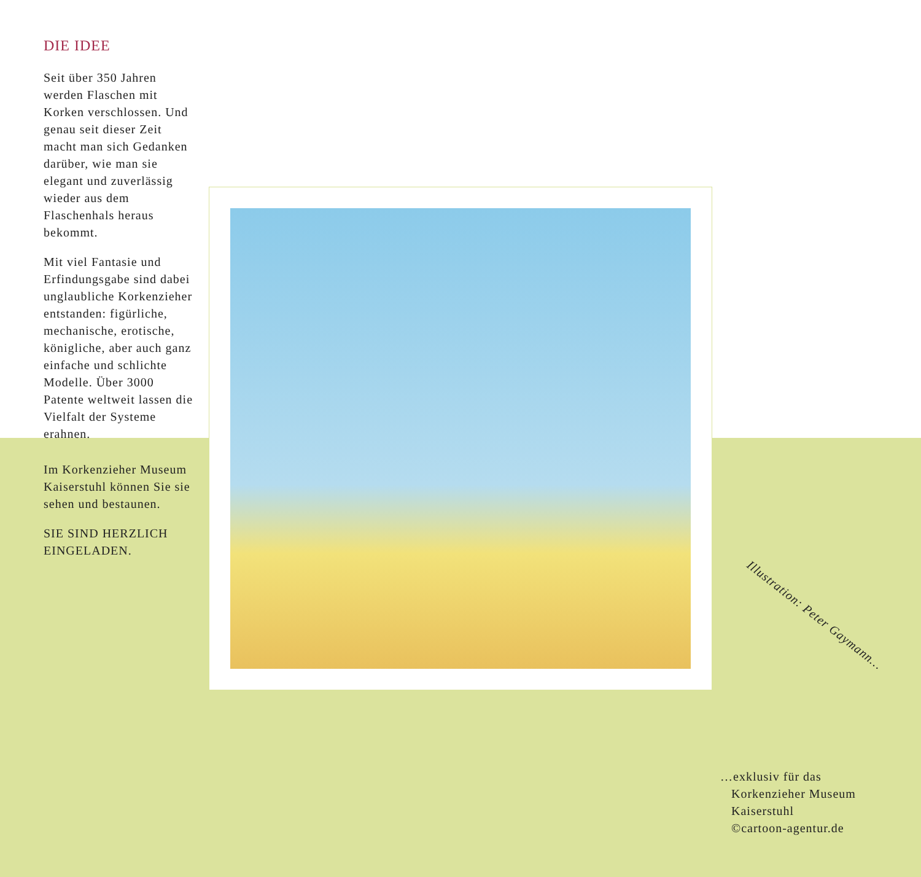DIE IDEE
Seit über 350 Jahren werden Flaschen mit Korken verschlossen. Und genau seit dieser Zeit macht man sich Gedanken darüber, wie man sie elegant und zuverlässig wieder aus dem Flaschenhals heraus bekommt.
Mit viel Fantasie und Erfindungsgabe sind dabei unglaubliche Korkenzieher entstanden: figürliche, mechanische, erotische, königliche, aber auch ganz einfache und schlichte Modelle. Über 3000 Patente weltweit lassen die Vielfalt der Systeme erahnen.
Im Korkenzieher Museum Kaiserstuhl können Sie sie sehen und bestaunen.
SIE SIND HERZLICH EINGELADEN.
Illustration: Peter Gaymann…
…exklusiv für das
Korkenzieher Museum
Kaiserstuhl
©cartoon-agentur.de